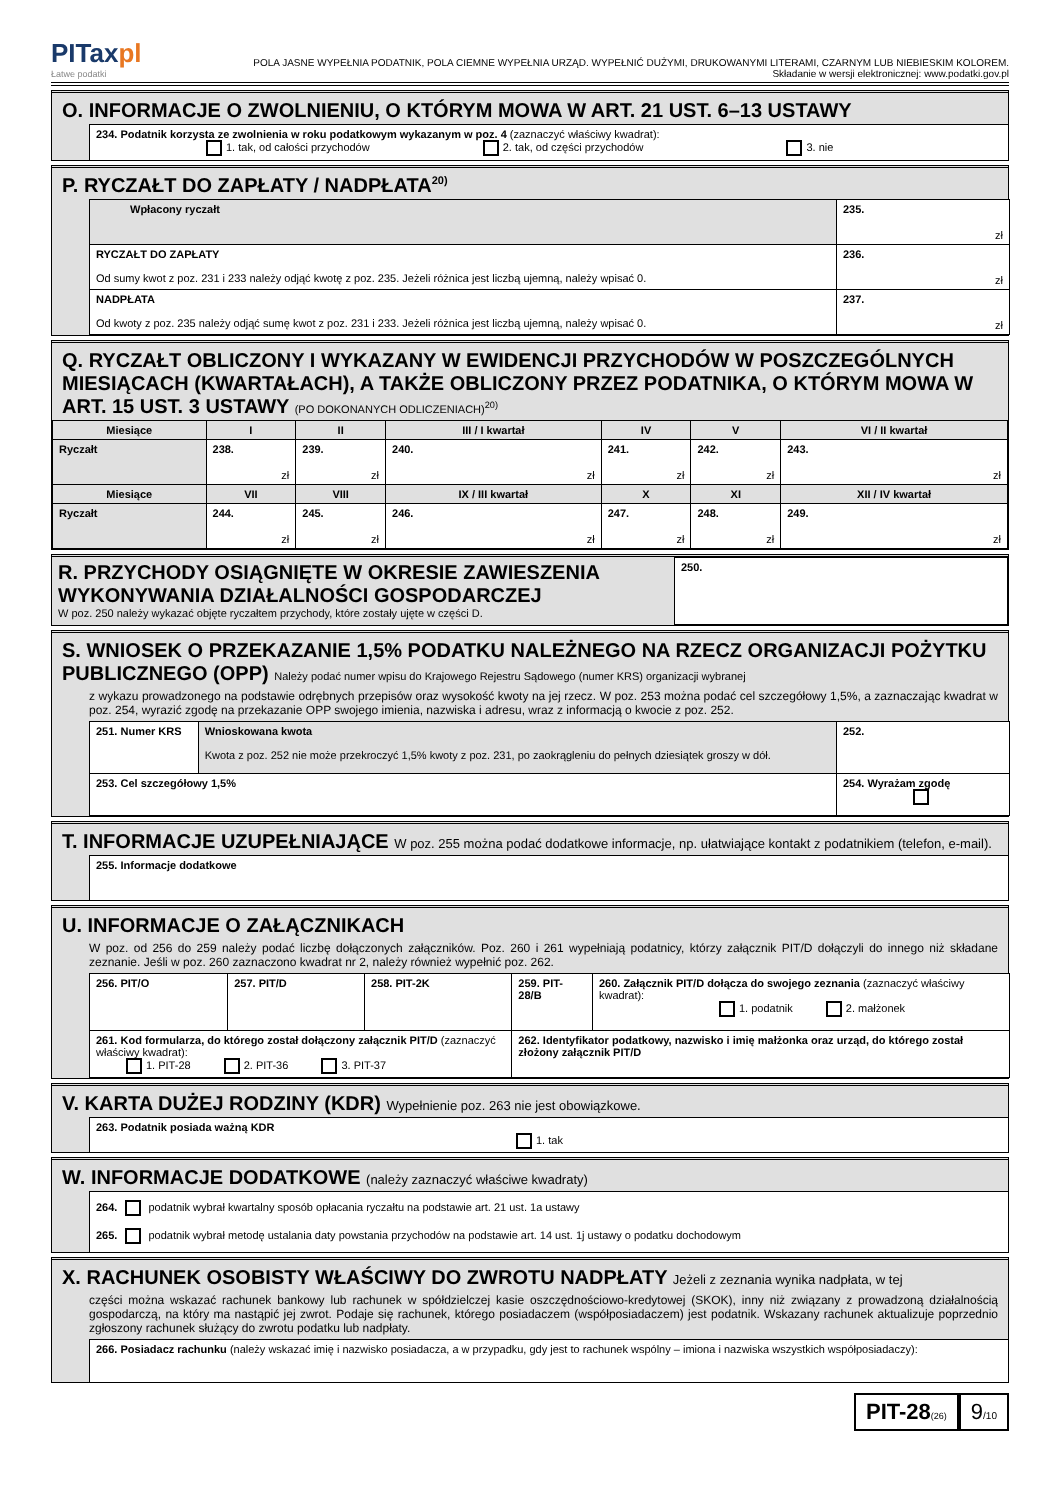PITaxpl
Łatwe podatki
POLA JASNE WYPEŁNIA PODATNIK, POLA CIEMNE WYPEŁNIA URZĄD. WYPEŁNIĆ DUŻYMI, DRUKOWANYMI LITERAMI, CZARNYM LUB NIEBIESKIM KOLOREM.
Składanie w wersji elektronicznej: www.podatki.gov.pl
O. INFORMACJE O ZWOLNIENIU, O KTÓRYM MOWA W ART. 21 UST. 6–13 USTAWY
234. Podatnik korzysta ze zwolnienia w roku podatkowym wykazanym w poz. 4 (zaznaczyć właściwy kwadrat):
1. tak, od całości przychodów 2. tak, od części przychodów 3. nie
P. RYCZAŁT DO ZAPŁATY / NADPŁATA<sup>20)</sup>
| Wpłacony ryczałt | 235. zł |
| RYCZAŁT DO ZAPŁATY Od sumy kwot z poz. 231 i 233 należy odjąć kwotę z poz. 235. Jeżeli różnica jest liczbą ujemną, należy wpisać 0. | 236. zł |
| NADPŁATA Od kwoty z poz. 235 należy odjąć sumę kwot z poz. 231 i 233. Jeżeli różnica jest liczbą ujemną, należy wpisać 0. | 237. zł |
Q. RYCZAŁT OBLICZONY I WYKAZANY W EWIDENCJI PRZYCHODÓW W POSZCZEGÓLNYCH MIESIĄCACH (KWARTAŁACH), A TAKŻE OBLICZONY PRZEZ PODATNIKA, O KTÓRYM MOWA W ART. 15 UST. 3 USTAWY (PO DOKONANYCH ODLICZENIACH)<sup>20)</sup>
| Miesiące | I | II | III / I kwartał | IV | V | VI / II kwartał |
| --- | --- | --- | --- | --- | --- | --- |
| Ryczałt | 238. zł | 239. zł | 240. zł | 241. zł | 242. zł | 243. zł |
| Miesiące | VII | VIII | IX / III kwartał | X | XI | XII / IV kwartał |
| Ryczałt | 244. zł | 245. zł | 246. zł | 247. zł | 248. zł | 249. zł |
| R. PRZYCHODY OSIĄGNIĘTE W OKRESIE ZAWIESZENIA WYKONYWANIA DZIAŁALNOŚCI GOSPODARCZEJ W poz. 250 należy wykazać objęte ryczałtem przychody, które zostały ujęte w części D. | 250. |
S. WNIOSEK O PRZEKAZANIE 1,5% PODATKU NALEŻNEGO NA RZECZ ORGANIZACJI POŻYTKU PUBLICZNEGO (OPP) Należy podać numer wpisu do Krajowego Rejestru Sądowego (numer KRS) organizacji wybranej
z wykazu prowadzonego na podstawie odrębnych przepisów oraz wysokość kwoty na jej rzecz. W poz. 253 można podać cel szczegółowy 1,5%, a zaznaczając kwadrat w poz. 254, wyrazić zgodę na przekazanie OPP swojego imienia, nazwiska i adresu, wraz z informacją o kwocie z poz. 252.
| 251. Numer KRS | Wnioskowana kwota Kwota z poz. 252 nie może przekroczyć 1,5% kwoty z poz. 231, po zaokrągleniu do pełnych dziesiątek groszy w dół. | 252. |
| 253. Cel szczegółowy 1,5% | | 254. Wyrażam zgodę |
T. INFORMACJE UZUPEŁNIAJĄCE W poz. 255 można podać dodatkowe informacje, np. ułatwiające kontakt z podatnikiem (telefon, e-mail).
255. Informacje dodatkowe
U. INFORMACJE O ZAŁĄCZNIKACH
W poz. od 256 do 259 należy podać liczbę dołączonych załączników. Poz. 260 i 261 wypełniają podatnicy, którzy załącznik PIT/D dołączyli do innego niż składane zeznanie. Jeśli w poz. 260 zaznaczono kwadrat nr 2, należy również wypełnić poz. 262.
| 256. PIT/O | 257. PIT/D | 258. PIT-2K | 259. PIT-28/B | 260. Załącznik PIT/D dołącza do swojego zeznania (zaznaczyć właściwy kwadrat): 1. podatnik 2. małżonek |
| 261. Kod formularza, do którego został dołączony załącznik PIT/D (zaznaczyć właściwy kwadrat): 1. PIT-28 2. PIT-36 3. PIT-37 | | | 262. Identyfikator podatkowy, nazwisko i imię małżonka oraz urząd, do którego został złożony załącznik PIT/D | |
V. KARTA DUŻEJ RODZINY (KDR) Wypełnienie poz. 263 nie jest obowiązkowe.
263. Podatnik posiada ważną KDR
1. tak
W. INFORMACJE DODATKOWE (należy zaznaczyć właściwe kwadraty)
264. podatnik wybrał kwartalny sposób opłacania ryczałtu na podstawie art. 21 ust. 1a ustawy
265. podatnik wybrał metodę ustalania daty powstania przychodów na podstawie art. 14 ust. 1j ustawy o podatku dochodowym
X. RACHUNEK OSOBISTY WŁAŚCIWY DO ZWROTU NADPŁATY Jeżeli z zeznania wynika nadpłata, w tej
części można wskazać rachunek bankowy lub rachunek w spółdzielczej kasie oszczędnościowo-kredytowej (SKOK), inny niż związany z prowadzoną działalnością gospodarczą, na który ma nastąpić jej zwrot. Podaje się rachunek, którego posiadaczem (współposiadaczem) jest podatnik. Wskazany rachunek aktualizuje poprzednio zgłoszony rachunek służący do zwrotu podatku lub nadpłaty.
266. Posiadacz rachunku (należy wskazać imię i nazwisko posiadacza, a w przypadku, gdy jest to rachunek wspólny – imiona i nazwiska wszystkich współposiadaczy):
PIT-28(26)
9/10